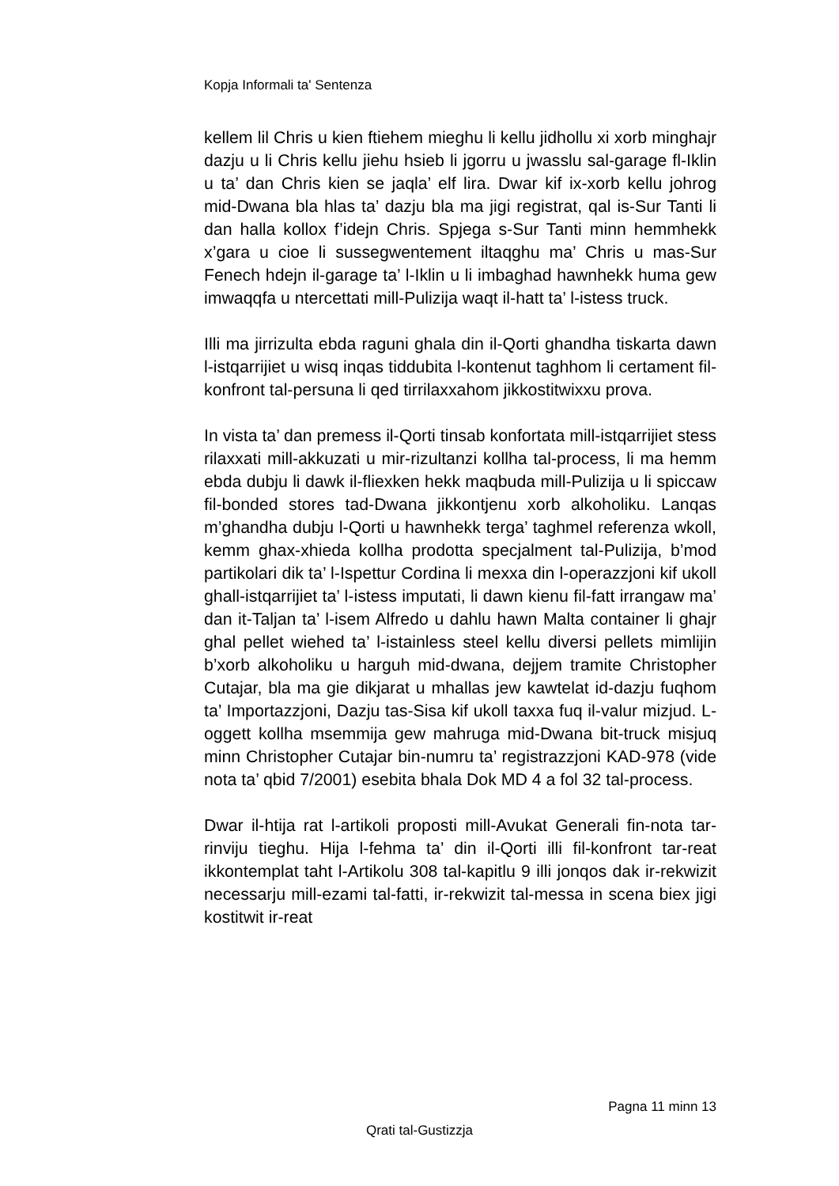Kopja Informali ta' Sentenza
kellem lil Chris u kien ftiehem mieghu li kellu jidhollu xi xorb minghajr dazju u li Chris kellu jiehu hsieb li jgorru u jwasslu sal-garage fl-Iklin u ta’ dan Chris kien se jaqla’ elf lira. Dwar kif ix-xorb kellu johrog mid-Dwana bla hlas ta’ dazju bla ma jigi registrat, qal is-Sur Tanti li dan halla kollox f’idejn Chris. Spjega s-Sur Tanti minn hemmhekk x’gara u cioe li sussegwentement iltaqghu ma’ Chris u mas-Sur Fenech hdejn il-garage ta’ l-Iklin u li imbaghad hawnhekk huma gew imwaqqfa u ntercettati mill-Pulizija waqt il-hatt ta’ l-istess truck.
Illi ma jirrizulta ebda raguni ghala din il-Qorti ghandha tiskarta dawn l-istqarrijiet u wisq inqas tiddubita l-kontenut taghhom li certament fil-konfront tal-persuna li qed tirrilaxxahom jikkostitwixxu prova.
In vista ta’ dan premess il-Qorti tinsab konfortata mill-istqarrijiet stess rilaxxati mill-akkuzati u mir-rizultanzi kollha tal-process, li ma hemm ebda dubju li dawk il-fliexken hekk maqbuda mill-Pulizija u li spiccaw fil-bonded stores tad-Dwana jikkontjenu xorb alkoholiku. Lanqas m’ghandha dubju l-Qorti u hawnhekk terga’ taghmel referenza wkoll, kemm ghax-xhieda kollha prodotta specjalment tal-Pulizija, b’mod partikolari dik ta’ l-Ispettur Cordina li mexxa din l-operazzjoni kif ukoll ghall-istqarrijiet ta’ l-istess imputati, li dawn kienu fil-fatt irrangaw ma’ dan it-Taljan ta’ l-isem Alfredo u dahlu hawn Malta container li ghajr ghal pellet wiehed ta’ l-istainless steel kellu diversi pellets mimlijin b’xorb alkoholiku u harguh mid-dwana, dejjem tramite Christopher Cutajar, bla ma gie dikjarat u mhallas jew kawtelat id-dazju fuqhom ta’ Importazzjoni, Dazju tas-Sisa kif ukoll taxxa fuq il-valur mizjud. L-oggett kollha msemmija gew mahruga mid-Dwana bit-truck misjuq minn Christopher Cutajar bin-numru ta’ registrazzjoni KAD-978 (vide nota ta’ qbid 7/2001) esebita bhala Dok MD 4 a fol 32 tal-process.
Dwar il-htija rat l-artikoli proposti mill-Avukat Generali fin-nota tar-rinviju tieghu. Hija l-fehma ta’ din il-Qorti illi fil-konfront tar-reat ikkontemplat taht l-Artikolu 308 tal-kapitlu 9 illi jonqos dak ir-rekwizit necessarju mill-ezami tal-fatti, ir-rekwizit tal-messa in scena biex jigi kostitwit ir-reat
Pagna 11 minn 13
Qrati tal-Gustizzja